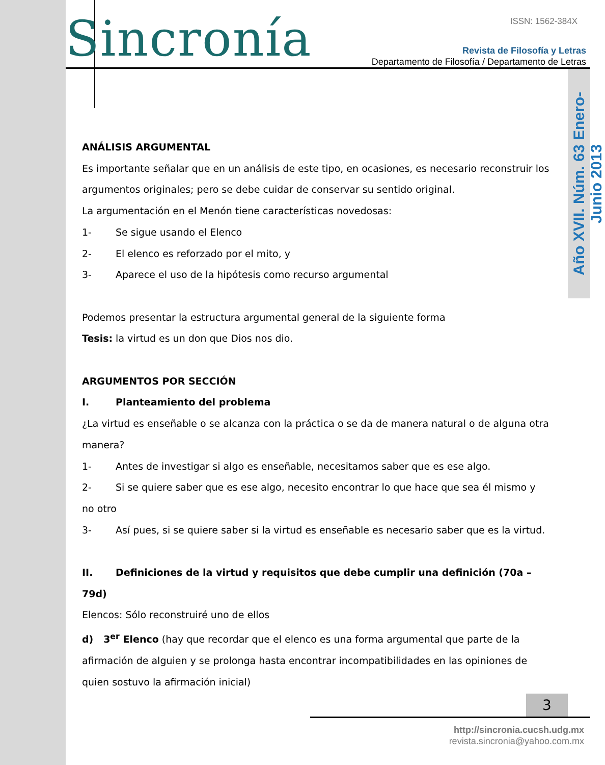Sincronía ISSN: 1562-384X
Revista de Filosofía y Letras
Departamento de Filosofía / Departamento de Letras
Año XVII. Núm. 63 Enero-Junio 2013
ANÁLISIS ARGUMENTAL
Es importante señalar que en un análisis de este tipo, en ocasiones, es necesario reconstruir los argumentos originales; pero se debe cuidar de conservar su sentido original.
La argumentación en el Menón tiene características novedosas:
1- Se sigue usando el Elenco
2- El elenco es reforzado por el mito, y
3- Aparece el uso de la hipótesis como recurso argumental
Podemos presentar la estructura argumental general de la siguiente forma
Tesis: la virtud es un don que Dios nos dio.
ARGUMENTOS POR SECCIÓN
I. Planteamiento del problema
¿La virtud es enseñable o se alcanza con la práctica o se da de manera natural o de alguna otra manera?
1- Antes de investigar si algo es enseñable, necesitamos saber que es ese algo.
2- Si se quiere saber que es ese algo, necesito encontrar lo que hace que sea él mismo y no otro
3- Así pues, si se quiere saber si la virtud es enseñable es necesario saber que es la virtud.
II. Definiciones de la virtud y requisitos que debe cumplir una definición (70a – 79d)
Elencos: Sólo reconstruiré uno de ellos
d) 3<sup>er</sup> Elenco (hay que recordar que el elenco es una forma argumental que parte de la afirmación de alguien y se prolonga hasta encontrar incompatibilidades en las opiniones de quien sostuvo la afirmación inicial)
3
http://sincronia.cucsh.udg.mx
revista.sincronia@yahoo.com.mx